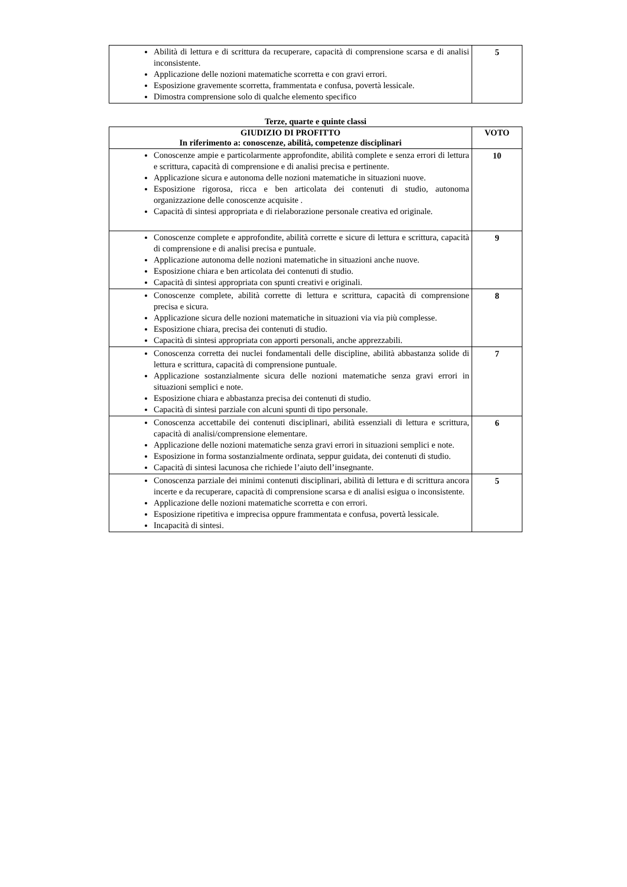| Abilità di lettura e di scrittura da recuperare, capacità di comprensione scarsa e di analisi inconsistente. Applicazione delle nozioni matematiche scorretta e con gravi errori. Esposizione gravemente scorretta, frammentata e confusa, povertà lessicale. Dimostra comprensione solo di qualche elemento specifico | 5 |
Terze, quarte e quinte classi
| GIUDIZIO DI PROFITTO In riferimento a: conoscenze, abilità, competenze disciplinari | VOTO |
| --- | --- |
| Conoscenze ampie e particolarmente approfondite, abilità complete e senza errori di lettura e scrittura, capacità di comprensione e di analisi precisa e pertinente. Applicazione sicura e autonoma delle nozioni matematiche in situazioni nuove. Esposizione rigorosa, ricca e ben articolata dei contenuti di studio, autonoma organizzazione delle conoscenze acquisite . Capacità di sintesi appropriata e di rielaborazione personale creativa ed originale. | 10 |
| Conoscenze complete e approfondite, abilità corrette e sicure di lettura e scrittura, capacità di comprensione e di analisi precisa e puntuale. Applicazione autonoma delle nozioni matematiche in situazioni anche nuove. Esposizione chiara e ben articolata dei contenuti di studio. Capacità di sintesi appropriata con spunti creativi e originali. | 9 |
| Conoscenze complete, abilità corrette di lettura e scrittura, capacità di comprensione precisa e sicura. Applicazione sicura delle nozioni matematiche in situazioni via via più complesse. Esposizione chiara, precisa dei contenuti di studio. Capacità di sintesi appropriata con apporti personali, anche apprezzabili. | 8 |
| Conoscenza corretta dei nuclei fondamentali delle discipline, abilità abbastanza solide di lettura e scrittura, capacità di comprensione puntuale. Applicazione sostanzialmente sicura delle nozioni matematiche senza gravi errori in situazioni semplici e note. Esposizione chiara e abbastanza precisa dei contenuti di studio. Capacità di sintesi parziale con alcuni spunti di tipo personale. | 7 |
| Conoscenza accettabile dei contenuti disciplinari, abilità essenziali di lettura e scrittura, capacità di analisi/comprensione elementare. Applicazione delle nozioni matematiche senza gravi errori in situazioni semplici e note. Esposizione in forma sostanzialmente ordinata, seppur guidata, dei contenuti di studio. Capacità di sintesi lacunosa che richiede l’aiuto dell’insegnante. | 6 |
| Conoscenza parziale dei minimi contenuti disciplinari, abilità di lettura e di scrittura ancora incerte e da recuperare, capacità di comprensione scarsa e di analisi esigua o inconsistente. Applicazione delle nozioni matematiche scorretta e con errori. Esposizione ripetitiva e imprecisa oppure frammentata e confusa, povertà lessicale. Incapacità di sintesi. | 5 |